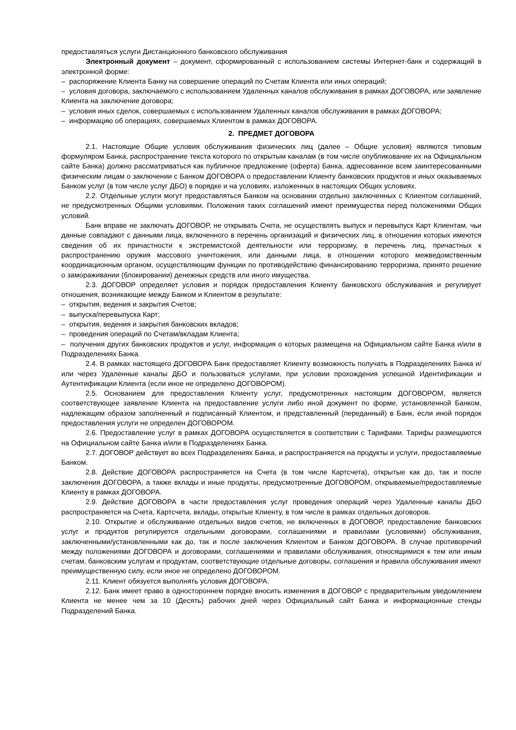предоставляться услуги Дистанционного банковского обслуживания
Электронный документ – документ, сформированный с использованием системы Интернет-банк и содержащий в электронной форме:
– распоряжение Клиента Банку на совершение операций по Счетам Клиента или иных операций;
– условия договора, заключаемого с использованием Удаленных каналов обслуживания в рамках ДОГОВОРА, или заявление Клиента на заключение договора;
– условия иных сделок, совершаемых с использованием Удаленных каналов обслуживания в рамках ДОГОВОРА;
– информацию об операциях, совершаемых Клиентом в рамках ДОГОВОРА.
2. ПРЕДМЕТ ДОГОВОРА
2.1. Настоящие Общие условия обслуживания физических лиц (далее – Общие условия) являются типовым формуляром Банка, распространение текста которого по открытым каналам (в том числе опубликование их на Официальном сайте Банка) должно рассматриваться как публичное предложение (оферта) Банка, адресованное всем заинтересованными физическим лицам о заключении с Банком ДОГОВОРА о предоставлении Клиенту банковских продуктов и иных оказываемых Банком услуг (в том числе услуг ДБО) в порядке и на условиях, изложенных в настоящих Общих условиях.
2.2. Отдельные услуги могут предоставляться Банком на основании отдельно заключенных с Клиентом соглашений, не предусмотренных Общими условиями. Положения таких соглашений имеют преимущества перед положениями Общих условий.
Банк вправе не заключать ДОГОВОР, не открывать Счета, не осуществлять выпуск и перевыпуск Карт Клиентам, чьи данные совпадают с данными лица, включенного в перечень организаций и физических лиц, в отношении которых имеются сведения об их причастности к экстремистской деятельности или терроризму, в перечень лиц, причастных к распространению оружия массового уничтожения, или данными лица, в отношении которого межведомственным координационным органом, осуществляющим функции по противодействию финансированию терроризма, принято решение о замораживании (блокировании) денежных средств или иного имущества.
2.3. ДОГОВОР определяет условия и порядок предоставления Клиенту банковского обслуживания и регулирует отношения, возникающие между Банком и Клиентом в результате:
– открытия, ведения и закрытия Счетов;
– выпуска/перевыпуска Карт;
– открытия, ведения и закрытия банковских вкладов;
– проведения операций по Счетам/вкладам Клиента;
– получения других банковских продуктов и услуг, информация о которых размещена на Официальном сайте Банка и/или в Подразделениях Банка.
2.4. В рамках настоящего ДОГОВОРА Банк предоставляет Клиенту возможность получать в Подразделениях Банка и/или через Удаленные каналы ДБО и пользоваться услугами, при условии прохождения успешной Идентификации и Аутентификации Клиента (если иное не определено ДОГОВОРОМ).
2.5. Основанием для предоставления Клиенту услуг, предусмотренных настоящим ДОГОВОРОМ, является соответствующее заявление Клиента на предоставление услуги либо иной документ по форме, установленной Банком, надлежащим образом заполненный и подписанный Клиентом, и представленный (переданный) в Банк, если иной порядок предоставления услуги не определен ДОГОВОРОМ.
2.6. Предоставление услуг в рамках ДОГОВОРА осуществляется в соответствии с Тарифами. Тарифы размещаются на Официальном сайте Банка и/или в Подразделениях Банка.
2.7. ДОГОВОР действует во всех Подразделениях Банка, и распространяется на продукты и услуги, предоставляемые Банком.
2.8. Действие ДОГОВОРА распространяется на Счета (в том числе Картсчета), открытые как до, так и после заключения ДОГОВОРА, а также вклады и иные продукты, предусмотренные ДОГОВОРОМ, открываемые/предоставляемые Клиенту в рамках ДОГОВОРА.
2.9. Действие ДОГОВОРА в части предоставления услуг проведения операций через Удаленные каналы ДБО распространяется на Счета, Картсчета, вклады, открытые Клиенту, в том числе в рамках отдельных договоров.
2.10. Открытие и обслуживание отдельных видов счетов, не включенных в ДОГОВОР, предоставление банковских услуг и продуктов регулируется отдельными договорами, соглашениями и правилами (условиями) обслуживания, заключенными/установленными как до, так и после заключения Клиентом и Банком ДОГОВОРА. В случае противоречий между положениями ДОГОВОРА и договорами, соглашениями и правилами обслуживания, относящимися к тем или иным счетам, банковским услугам и продуктам, соответствующие отдельные договоры, соглашения и правила обслуживания имеют преимущественную силу, если иное не определено ДОГОВОРОМ.
2.11. Клиент обязуется выполнять условия ДОГОВОРА.
2.12. Банк имеет право в одностороннем порядке вносить изменения в ДОГОВОР с предварительным уведомлением Клиента не менее чем за 10 (Десять) рабочих дней через Официальный сайт Банка и информационные стенды Подразделений Банка.